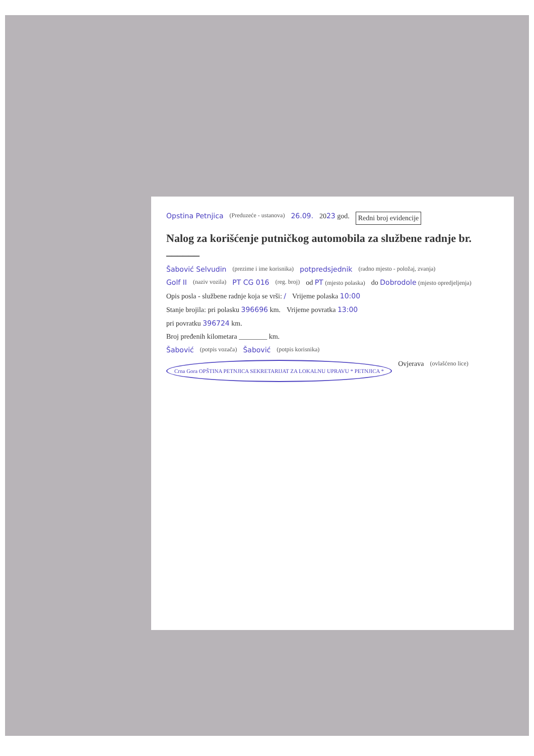Opstina Petnjica (Preduzeće - ustanova) 26.09. 2023 god. Redni broj evidencije
Nalog za korišćenje putničkog automobila za službene radnje br. ______
Šabović Selvudin (prezime i ime korisnika) potpredsjednik (radno mjesto - položaj, zvanja)
Golf II (naziv vozila) PT CG 016 (reg. broj) od PT (mjesto polaska) do Dobrodole (mjesto opredjeljenja)
Opis posla - službene radnje koja se vrši: / Vrijeme polaska 10:00
Stanje brojila: pri polasku 396696 km. Vrijeme povratka 13:00
pri povratku 396724 km.
Broj pređenih kilometara ________ km.
Šabović (potpis vozača) Šabović (potpis korisnika) Crna Gora OPŠTINA PETNJICA SEKRETARIJAT ZA LOKALNU UPRAVU * PETNJICA * Ovjerava (ovlašćeno lice)